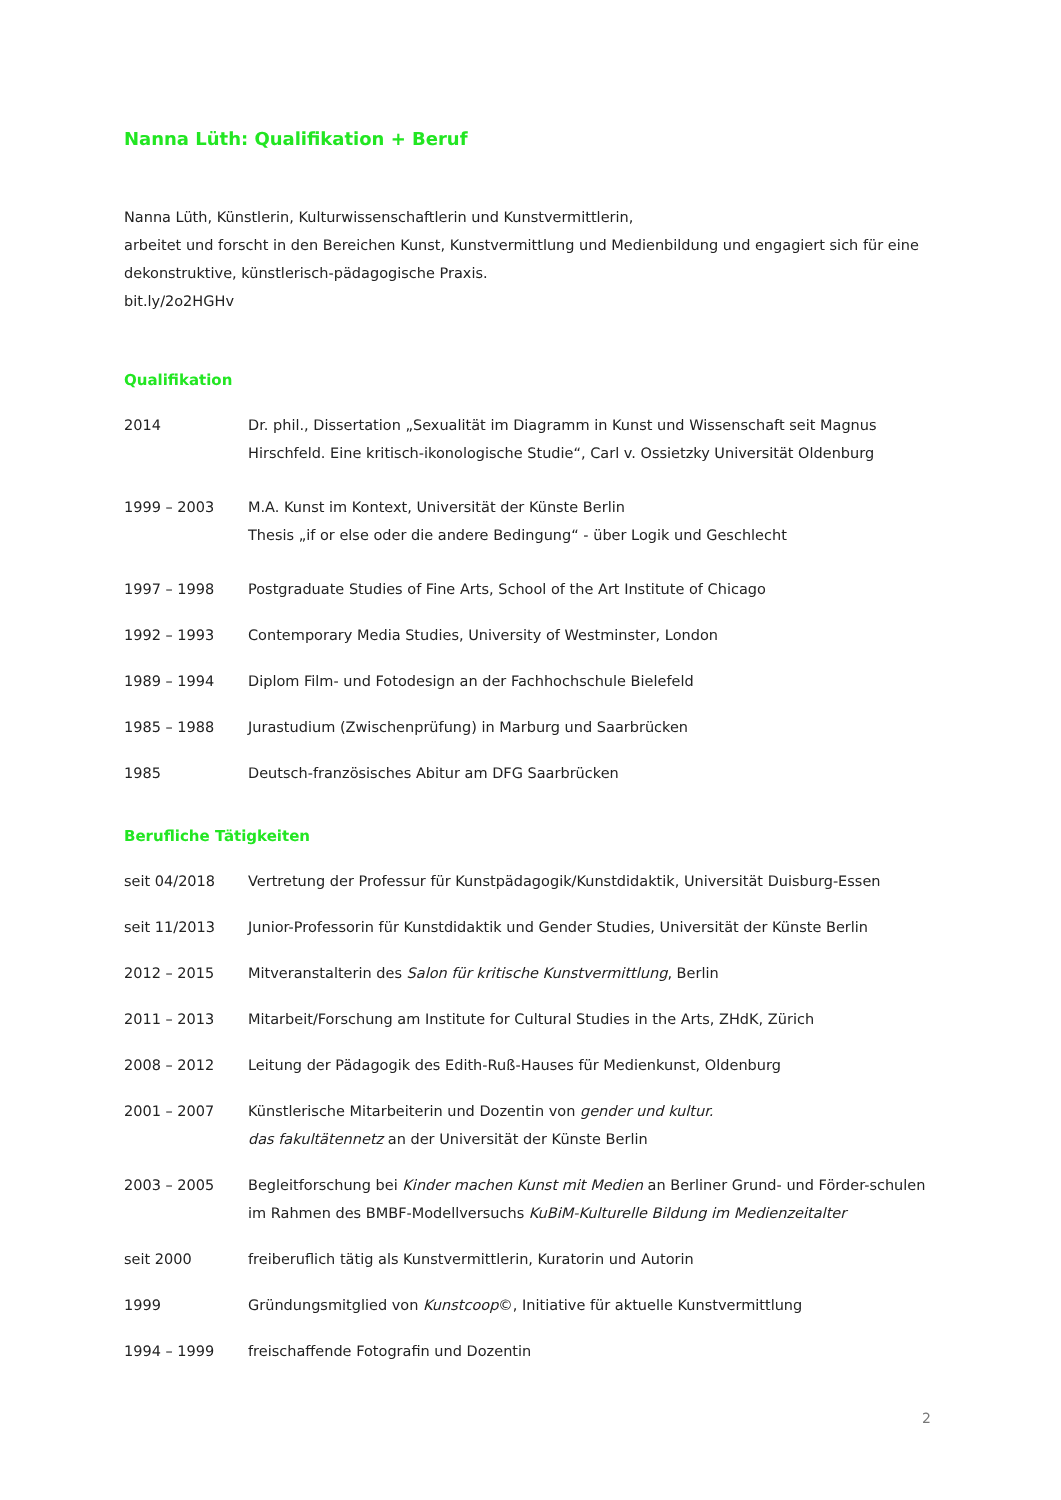Nanna Lüth: Qualifikation + Beruf
Nanna Lüth, Künstlerin, Kulturwissenschaftlerin und Kunstvermittlerin,
arbeitet und forscht in den Bereichen Kunst, Kunstvermittlung und Medienbildung und engagiert sich für eine dekonstruktive, künstlerisch-pädagogische Praxis.
bit.ly/2o2HGHv
Qualifikation
| 2014 | Dr. phil., Dissertation „Sexualität im Diagramm in Kunst und Wissenschaft seit Magnus Hirschfeld. Eine kritisch-ikonologische Studie“, Carl v. Ossietzky Universität Oldenburg |
| 1999 – 2003 | M.A. Kunst im Kontext, Universität der Künste Berlin Thesis „if or else oder die andere Bedingung“ - über Logik und Geschlecht |
| 1997 – 1998 | Postgraduate Studies of Fine Arts, School of the Art Institute of Chicago |
| 1992 – 1993 | Contemporary Media Studies, University of Westminster, London |
| 1989 – 1994 | Diplom Film- und Fotodesign an der Fachhochschule Bielefeld |
| 1985 – 1988 | Jurastudium (Zwischenprüfung) in Marburg und Saarbrücken |
| 1985 | Deutsch-französisches Abitur am DFG Saarbrücken |
Berufliche Tätigkeiten
| seit 04/2018 | Vertretung der Professur für Kunstpädagogik/Kunstdidaktik, Universität Duisburg-Essen |
| seit 11/2013 | Junior-Professorin für Kunstdidaktik und Gender Studies, Universität der Künste Berlin |
| 2012 – 2015 | Mitveranstalterin des Salon für kritische Kunstvermittlung , Berlin |
| 2011 – 2013 | Mitarbeit/Forschung am Institute for Cultural Studies in the Arts, ZHdK, Zürich |
| 2008 – 2012 | Leitung der Pädagogik des Edith-Ruß-Hauses für Medienkunst, Oldenburg |
| 2001 – 2007 | Künstlerische Mitarbeiterin und Dozentin von gender und kultur. das fakultätennetz an der Universität der Künste Berlin |
| 2003 – 2005 | Begleitforschung bei Kinder machen Kunst mit Medien an Berliner Grund- und Förder-schulen im Rahmen des BMBF-Modellversuchs KuBiM-Kulturelle Bildung im Medienzeitalter |
| seit 2000 | freiberuflich tätig als Kunstvermittlerin, Kuratorin und Autorin |
| 1999 | Gründungsmitglied von Kunstcoop ©, Initiative für aktuelle Kunstvermittlung |
| 1994 – 1999 | freischaffende Fotografin und Dozentin |
2